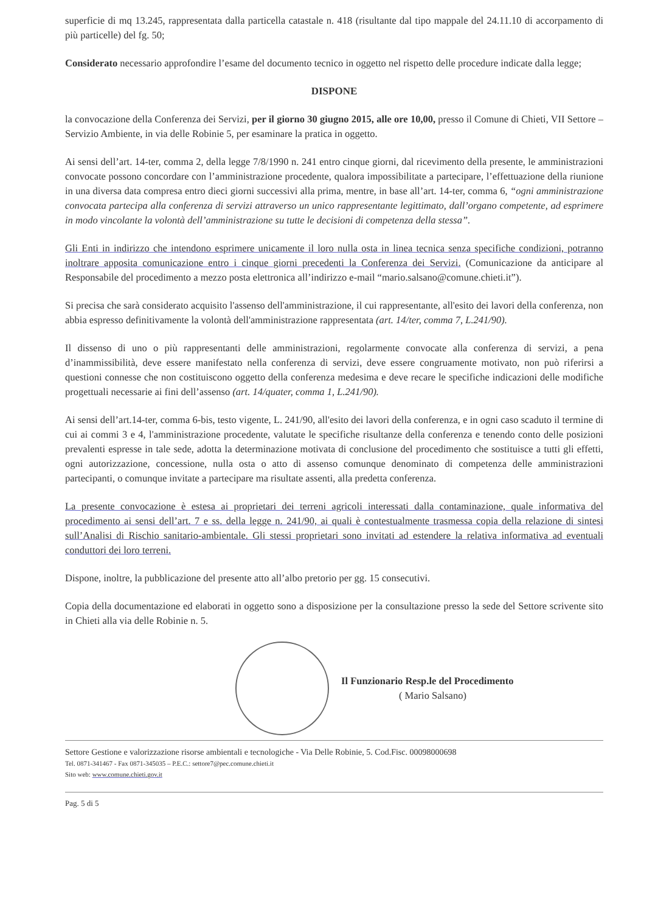superficie di mq 13.245, rappresentata dalla particella catastale n. 418 (risultante dal tipo mappale del 24.11.10 di accorpamento di più particelle) del fg. 50;
Considerato necessario approfondire l’esame del documento tecnico in oggetto nel rispetto delle procedure indicate dalla legge;
DISPONE
la convocazione della Conferenza dei Servizi, per il giorno 30 giugno 2015, alle ore 10,00, presso il Comune di Chieti, VII Settore – Servizio Ambiente, in via delle Robinie 5, per esaminare la pratica in oggetto.
Ai sensi dell’art. 14-ter, comma 2, della legge 7/8/1990 n. 241 entro cinque giorni, dal ricevimento della presente, le amministrazioni convocate possono concordare con l’amministrazione procedente, qualora impossibilitate a partecipare, l’effettuazione della riunione in una diversa data compresa entro dieci giorni successivi alla prima, mentre, in base all’art. 14-ter, comma 6, “ogni amministrazione convocata partecipa alla conferenza di servizi attraverso un unico rappresentante legittimato, dall’organo competente, ad esprimere in modo vincolante la volontà dell’amministrazione su tutte le decisioni di competenza della stessa”.
Gli Enti in indirizzo che intendono esprimere unicamente il loro nulla osta in linea tecnica senza specifiche condizioni, potranno inoltrare apposita comunicazione entro i cinque giorni precedenti la Conferenza dei Servizi. (Comunicazione da anticipare al Responsabile del procedimento a mezzo posta elettronica all’indirizzo e-mail “mario.salsano@comune.chieti.it”).
Si precisa che sarà considerato acquisito l'assenso dell'amministrazione, il cui rappresentante, all'esito dei lavori della conferenza, non abbia espresso definitivamente la volontà dell'amministrazione rappresentata (art. 14/ter, comma 7, L.241/90).
Il dissenso di uno o più rappresentanti delle amministrazioni, regolarmente convocate alla conferenza di servizi, a pena d’inammissibilità, deve essere manifestato nella conferenza di servizi, deve essere congruamente motivato, non può riferirsi a questioni connesse che non costituiscono oggetto della conferenza medesima e deve recare le specifiche indicazioni delle modifiche progettuali necessarie ai fini dell’assenso (art. 14/quater, comma 1, L.241/90).
Ai sensi dell’art.14-ter, comma 6-bis, testo vigente, L. 241/90, all'esito dei lavori della conferenza, e in ogni caso scaduto il termine di cui ai commi 3 e 4, l'amministrazione procedente, valutate le specifiche risultanze della conferenza e tenendo conto delle posizioni prevalenti espresse in tale sede, adotta la determinazione motivata di conclusione del procedimento che sostituisce a tutti gli effetti, ogni autorizzazione, concessione, nulla osta o atto di assenso comunque denominato di competenza delle amministrazioni partecipanti, o comunque invitate a partecipare ma risultate assenti, alla predetta conferenza.
La presente convocazione è estesa ai proprietari dei terreni agricoli interessati dalla contaminazione, quale informativa del procedimento ai sensi dell’art. 7 e ss. della legge n. 241/90, ai quali è contestualmente trasmessa copia della relazione di sintesi sull’Analisi di Rischio sanitario-ambientale. Gli stessi proprietari sono invitati ad estendere la relativa informativa ad eventuali conduttori dei loro terreni.
Dispone, inoltre, la pubblicazione del presente atto all’albo pretorio per gg. 15 consecutivi.
Copia della documentazione ed elaborati in oggetto sono a disposizione per la consultazione presso la sede del Settore scrivente sito in Chieti alla via delle Robinie n. 5.
Il Funzionario Resp.le del Procedimento
( Mario Salsano)
Settore Gestione e valorizzazione risorse ambientali e tecnologiche - Via Delle Robinie, 5. Cod.Fisc. 00098000698
Tel. 0871-341467 - Fax 0871-345035 – P.E.C.: settore7@pec.comune.chieti.it
Sito web: www.comune.chieti.gov.it
Pag. 5 di 5